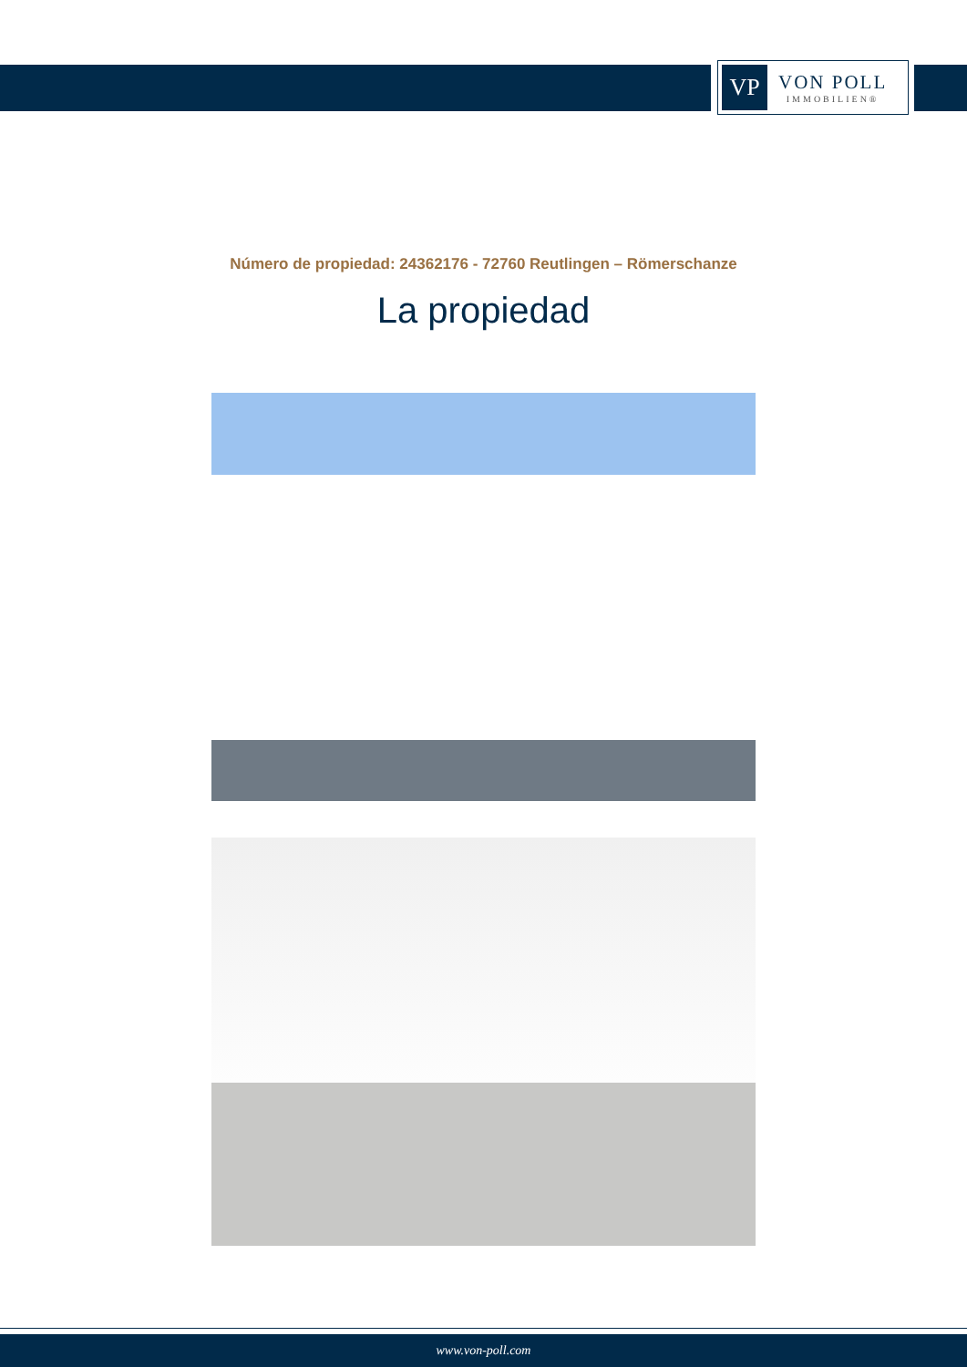VP
VON POLL
IMMOBILIEN®
Número de propiedad: 24362176 - 72760 Reutlingen – Römerschanze
La propiedad
www.von-poll.com